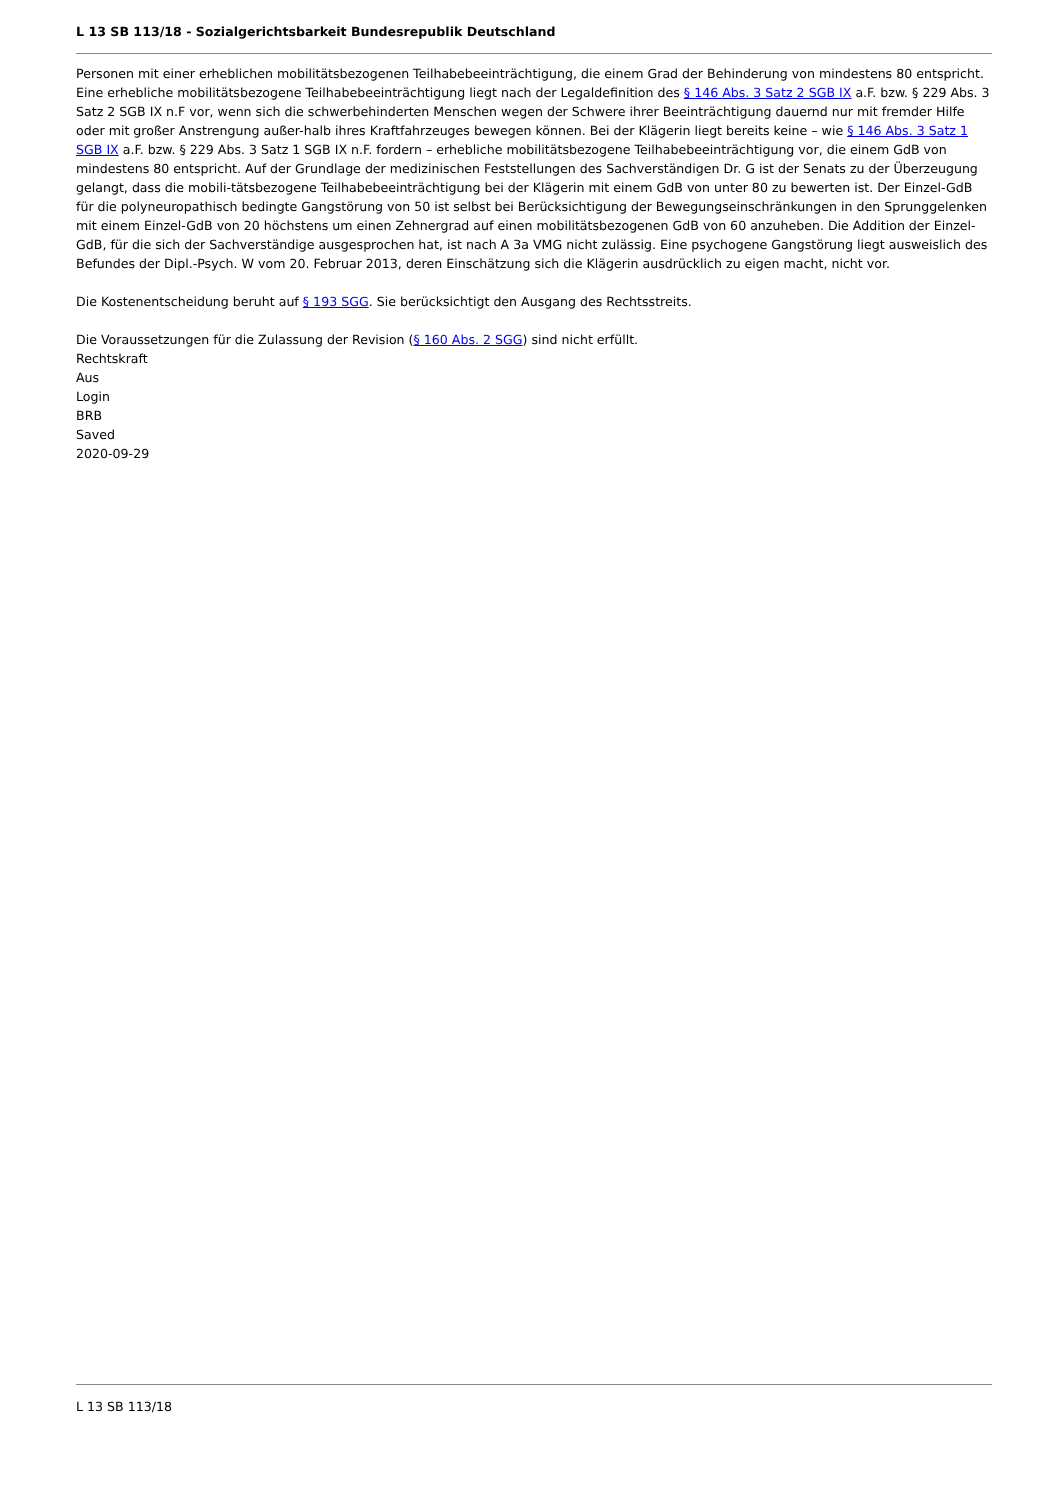L 13 SB 113/18 - Sozialgerichtsbarkeit Bundesrepublik Deutschland
Personen mit einer erheblichen mobilitätsbezogenen Teilhabebeeinträchtigung, die einem Grad der Behinderung von mindestens 80 entspricht. Eine erhebliche mobilitätsbezogene Teilhabebeeinträchtigung liegt nach der Legaldefinition des § 146 Abs. 3 Satz 2 SGB IX a.F. bzw. § 229 Abs. 3 Satz 2 SGB IX n.F vor, wenn sich die schwerbehinderten Menschen wegen der Schwere ihrer Beeinträchtigung dauernd nur mit fremder Hilfe oder mit großer Anstrengung außer-halb ihres Kraftfahrzeuges bewegen können. Bei der Klägerin liegt bereits keine – wie § 146 Abs. 3 Satz 1 SGB IX a.F. bzw. § 229 Abs. 3 Satz 1 SGB IX n.F. fordern – erhebliche mobilitätsbezogene Teilhabebeeinträchtigung vor, die einem GdB von mindestens 80 entspricht. Auf der Grundlage der medizinischen Feststellungen des Sachverständigen Dr. G ist der Senats zu der Überzeugung gelangt, dass die mobili-tätsbezogene Teilhabebeeinträchtigung bei der Klägerin mit einem GdB von unter 80 zu bewerten ist. Der Einzel-GdB für die polyneuropathisch bedingte Gangstörung von 50 ist selbst bei Berücksichtigung der Bewegungseinschränkungen in den Sprunggelenken mit einem Einzel-GdB von 20 höchstens um einen Zehnergrad auf einen mobilitätsbezogenen GdB von 60 anzuheben. Die Addition der Einzel-GdB, für die sich der Sachverständige ausgesprochen hat, ist nach A 3a VMG nicht zulässig. Eine psychogene Gangstörung liegt ausweislich des Befundes der Dipl.-Psych. W vom 20. Februar 2013, deren Einschätzung sich die Klägerin ausdrücklich zu eigen macht, nicht vor.
Die Kostenentscheidung beruht auf § 193 SGG. Sie berücksichtigt den Ausgang des Rechtsstreits.
Die Voraussetzungen für die Zulassung der Revision (§ 160 Abs. 2 SGG) sind nicht erfüllt.
Rechtskraft
Aus
Login
BRB
Saved
2020-09-29
L 13 SB 113/18